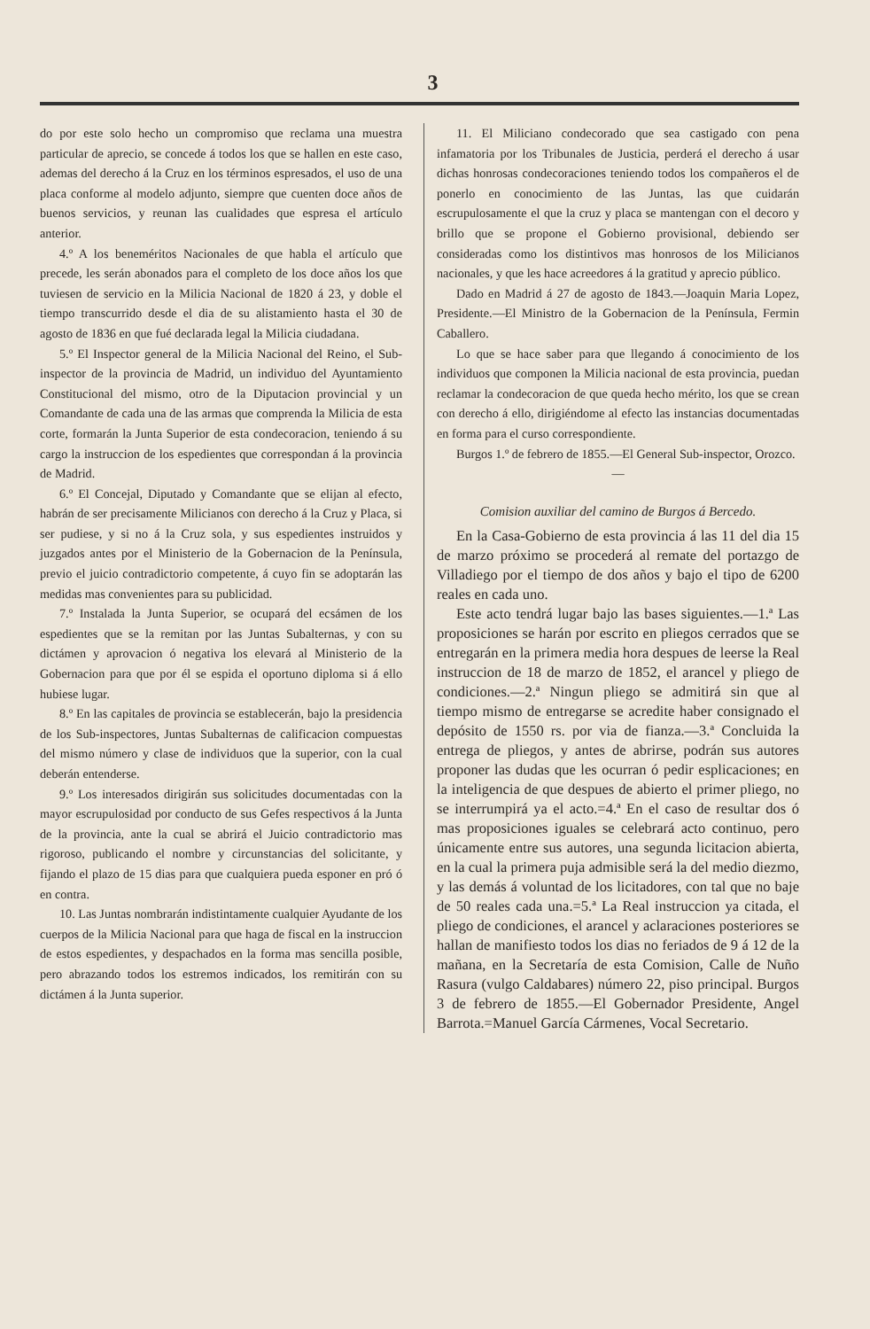3
do por este solo hecho un compromiso que reclama una muestra particular de aprecio, se concede á todos los que se hallen en este caso, ademas del derecho á la Cruz en los términos espresados, el uso de una placa conforme al modelo adjunto, siempre que cuenten doce años de buenos servicios, y reunan las cualidades que espresa el artículo anterior.
4.º A los beneméritos Nacionales de que habla el artículo que precede, les serán abonados para el completo de los doce años los que tuviesen de servicio en la Milicia Nacional de 1820 á 23, y doble el tiempo transcurrido desde el dia de su alistamiento hasta el 30 de agosto de 1836 en que fué declarada legal la Milicia ciudadana.
5.º El Inspector general de la Milicia Nacional del Reino, el Sub-inspector de la provincia de Madrid, un individuo del Ayuntamiento Constitucional del mismo, otro de la Diputacion provincial y un Comandante de cada una de las armas que comprenda la Milicia de esta corte, formarán la Junta Superior de esta condecoracion, teniendo á su cargo la instruccion de los espedientes que correspondan á la provincia de Madrid.
6.º El Concejal, Diputado y Comandante que se elijan al efecto, habrán de ser precisamente Milicianos con derecho á la Cruz y Placa, si ser pudiese, y si no á la Cruz sola, y sus espedientes instruidos y juzgados antes por el Ministerio de la Gobernacion de la Península, previo el juicio contradictorio competente, á cuyo fin se adoptarán las medidas mas convenientes para su publicidad.
7.º Instalada la Junta Superior, se ocupará del ecsámen de los espedientes que se la remitan por las Juntas Subalternas, y con su dictámen y aprovacion ó negativa los elevará al Ministerio de la Gobernacion para que por él se espida el oportuno diploma si á ello hubiese lugar.
8.º En las capitales de provincia se establecerán, bajo la presidencia de los Sub-inspectores, Juntas Subalternas de calificacion compuestas del mismo número y clase de individuos que la superior, con la cual deberán entenderse.
9.º Los interesados dirigirán sus solicitudes documentadas con la mayor escrupulosidad por conducto de sus Gefes respectivos á la Junta de la provincia, ante la cual se abrirá el Juicio contradictorio mas rigoroso, publicando el nombre y circunstancias del solicitante, y fijando el plazo de 15 dias para que cualquiera pueda esponer en pró ó en contra.
10. Las Juntas nombrarán indistintamente cualquier Ayudante de los cuerpos de la Milicia Nacional para que haga de fiscal en la instruccion de estos espedientes, y despachados en la forma mas sencilla posible, pero abrazando todos los estremos indicados, los remitirán con su dictámen á la Junta superior.
11. El Miliciano condecorado que sea castigado con pena infamatoria por los Tribunales de Justicia, perderá el derecho á usar dichas honrosas condecoraciones teniendo todos los compañeros el de ponerlo en conocimiento de las Juntas, las que cuidarán escrupulosamente el que la cruz y placa se mantengan con el decoro y brillo que se propone el Gobierno provisional, debiendo ser consideradas como los distintivos mas honrosos de los Milicianos nacionales, y que les hace acreedores á la gratitud y aprecio público.
Dado en Madrid á 27 de agosto de 1843.—Joaquin Maria Lopez, Presidente.—El Ministro de la Gobernacion de la Península, Fermin Caballero.
Lo que se hace saber para que llegando á conocimiento de los individuos que componen la Milicia nacional de esta provincia, puedan reclamar la condecoracion de que queda hecho mérito, los que se crean con derecho á ello, dirigiéndome al efecto las instancias documentadas en forma para el curso correspondiente.
Burgos 1.º de febrero de 1855.—El General Sub-inspector, Orozco.
—
Comision auxiliar del camino de Burgos á Bercedo.
En la Casa-Gobierno de esta provincia á las 11 del dia 15 de marzo próximo se procederá al remate del portazgo de Villadiego por el tiempo de dos años y bajo el tipo de 6200 reales en cada uno.
Este acto tendrá lugar bajo las bases siguientes.—1.ª Las proposiciones se harán por escrito en pliegos cerrados que se entregarán en la primera media hora despues de leerse la Real instruccion de 18 de marzo de 1852, el arancel y pliego de condiciones.—2.ª Ningun pliego se admitirá sin que al tiempo mismo de entregarse se acredite haber consignado el depósito de 1550 rs. por via de fianza.—3.ª Concluida la entrega de pliegos, y antes de abrirse, podrán sus autores proponer las dudas que les ocurran ó pedir esplicaciones; en la inteligencia de que despues de abierto el primer pliego, no se interrumpirá ya el acto.=4.ª En el caso de resultar dos ó mas proposiciones iguales se celebrará acto continuo, pero únicamente entre sus autores, una segunda licitacion abierta, en la cual la primera puja admisible será la del medio diezmo, y las demás á voluntad de los licitadores, con tal que no baje de 50 reales cada una.=5.ª La Real instruccion ya citada, el pliego de condiciones, el arancel y aclaraciones posteriores se hallan de manifiesto todos los dias no feriados de 9 á 12 de la mañana, en la Secretaría de esta Comision, Calle de Nuño Rasura (vulgo Caldabares) número 22, piso principal. Burgos 3 de febrero de 1855.—El Gobernador Presidente, Angel Barrota.=Manuel García Cármenes, Vocal Secretario.